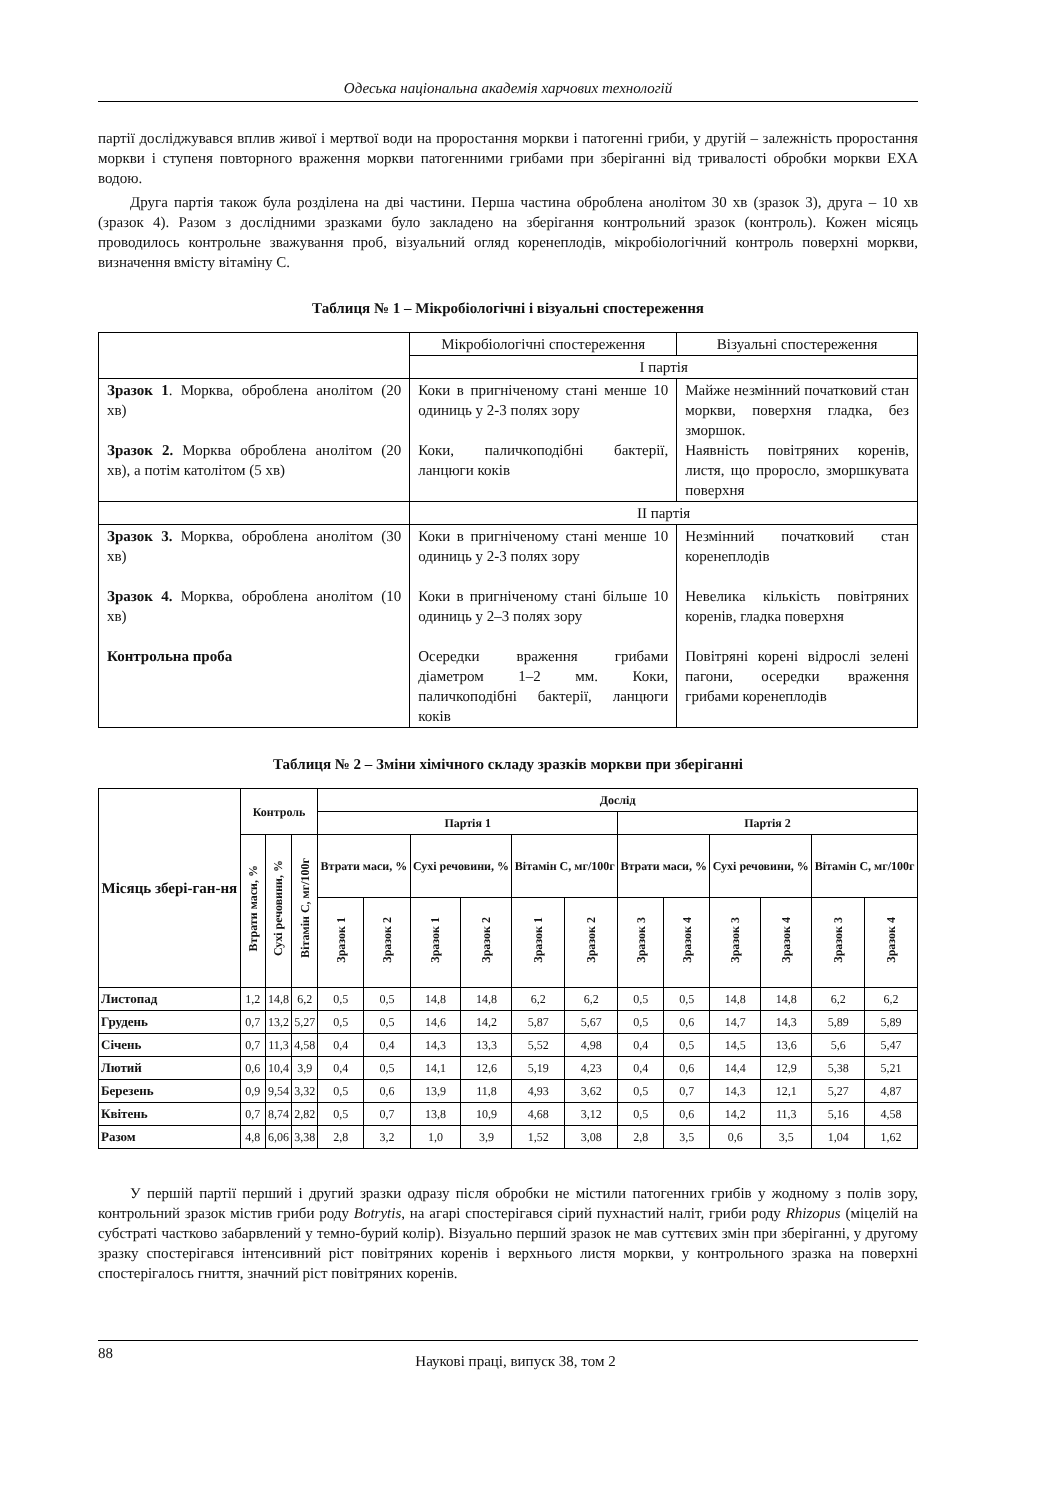Одеська національна академія харчових технологій
партії досліджувався вплив живої і мертвої води на проростання моркви і патогенні гриби, у другій – залежність проростання моркви і ступеня повторного враження моркви патогенними грибами при зберіганні від тривалості обробки моркви ЕХА водою.
Друга партія також була розділена на дві частини. Перша частина оброблена анолітом 30 хв (зразок 3), друга – 10 хв (зразок 4). Разом з дослідними зразками було закладено на зберігання контрольний зразок (контроль). Кожен місяць проводилось контрольне зважування проб, візуальний огляд коренеплодів, мікробіологічний контроль поверхні моркви, визначення вмісту вітаміну С.
Таблиця № 1 – Мікробіологічні і візуальні спостереження
| | Мікробіологічні спостереження | Візуальні спостереження |
| | I партія | |
| Зразок 1 . Морква, оброблена анолітом (20 хв) Зразок 2. Морква оброблена анолітом (20 хв), а потім католітом (5 хв) | Коки в пригніченому стані менше 10 одиниць у 2-3 полях зору Коки, паличкоподібні бактерії, ланцюги коків | Майже незмінний початковий стан моркви, поверхня гладка, без зморшок. Наявність повітряних коренів, листя, що проросло, зморшкувата поверхня |
| | II партія | |
| Зразок 3. Морква, оброблена анолітом (30 хв) Зразок 4. Морква, оброблена анолітом (10 хв) Контрольна проба | Коки в пригніченому стані менше 10 одиниць у 2-3 полях зору Коки в пригніченому стані більше 10 одиниць у 2–3 полях зору Осередки враження грибами діаметром 1–2 мм. Коки, паличкоподібні бактерії, ланцюги коків | Незмінний початковий стан коренеплодів Невелика кількість повітряних коренів, гладка поверхня Повітряні корені відрослі зелені пагони, осередки враження грибами коренеплодів |
Таблиця № 2 – Зміни хімічного складу зразків моркви при зберіганні
| Місяць збері-ган-ня | Контроль | | | Дослід | | | | | | | | | | | |
| --- | --- | --- | --- | --- | --- | --- | --- | --- | --- | --- | --- | --- | --- | --- | --- |
| | | | | Партія 1 | | | | | | Партія 2 | | | | | |
| | Втрати маси, % | Сухі речовини, % | Вітамін С, мг/100г | Втрати маси, % | | Сухі речовини, % | | Вітамін С, мг/100г | | Втрати маси, % | | Сухі речовини, % | | Вітамін С, мг/100г | |
| | | | | Зразок 1 | Зразок 2 | Зразок 1 | Зразок 2 | Зразок 1 | Зразок 2 | Зразок 3 | Зразок 4 | Зразок 3 | Зразок 4 | Зразок 3 | Зразок 4 |
| Листопад | 1,2 | 14,8 | 6,2 | 0,5 | 0,5 | 14,8 | 14,8 | 6,2 | 6,2 | 0,5 | 0,5 | 14,8 | 14,8 | 6,2 | 6,2 |
| Грудень | 0,7 | 13,2 | 5,27 | 0,5 | 0,5 | 14,6 | 14,2 | 5,87 | 5,67 | 0,5 | 0,6 | 14,7 | 14,3 | 5,89 | 5,89 |
| Січень | 0,7 | 11,3 | 4,58 | 0,4 | 0,4 | 14,3 | 13,3 | 5,52 | 4,98 | 0,4 | 0,5 | 14,5 | 13,6 | 5,6 | 5,47 |
| Лютий | 0,6 | 10,4 | 3,9 | 0,4 | 0,5 | 14,1 | 12,6 | 5,19 | 4,23 | 0,4 | 0,6 | 14,4 | 12,9 | 5,38 | 5,21 |
| Березень | 0,9 | 9,54 | 3,32 | 0,5 | 0,6 | 13,9 | 11,8 | 4,93 | 3,62 | 0,5 | 0,7 | 14,3 | 12,1 | 5,27 | 4,87 |
| Квітень | 0,7 | 8,74 | 2,82 | 0,5 | 0,7 | 13,8 | 10,9 | 4,68 | 3,12 | 0,5 | 0,6 | 14,2 | 11,3 | 5,16 | 4,58 |
| Разом | 4,8 | 6,06 | 3,38 | 2,8 | 3,2 | 1,0 | 3,9 | 1,52 | 3,08 | 2,8 | 3,5 | 0,6 | 3,5 | 1,04 | 1,62 |
У першій партії перший і другий зразки одразу після обробки не містили патогенних грибів у жодному з полів зору, контрольний зразок містив гриби роду Botrytis, на агарі спостерігався сірий пухнастий наліт, гриби роду Rhizopus (міцелій на субстраті частково забарвлений у темно-бурий колір). Візуально перший зразок не мав суттєвих змін при зберіганні, у другому зразку спостерігався інтенсивний ріст повітряних коренів і верхнього листя моркви, у контрольного зразка на поверхні спостерігалось гниття, значний ріст повітряних коренів.
88 Наукові праці, випуск 38, том 2